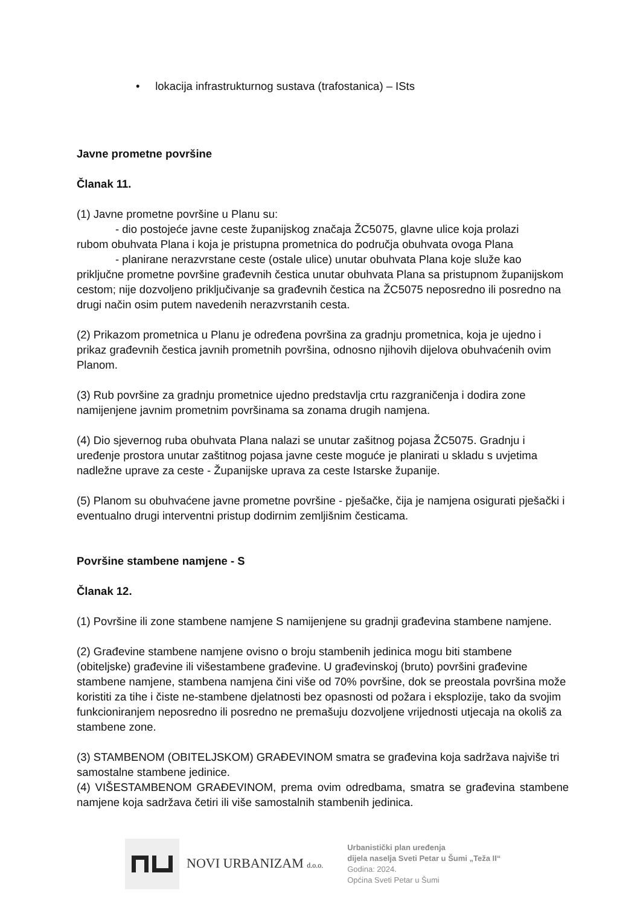• lokacija infrastrukturnog sustava (trafostanica) – ISts
Javne prometne površine
Članak 11.
(1) Javne prometne površine u Planu su:
- dio postojeće javne ceste županijskog značaja ŽC5075, glavne ulice koja prolazi
rubom obuhvata Plana i koja je pristupna prometnica do područja obuhvata ovoga Plana
- planirane nerazvrstane ceste (ostale ulice) unutar obuhvata Plana koje služe kao
priključne prometne površine građevnih čestica unutar obuhvata Plana sa pristupnom županijskom cestom; nije dozvoljeno priključivanje sa građevnih čestica na ŽC5075 neposredno ili posredno na drugi način osim putem navedenih nerazvrstanih cesta.
(2) Prikazom prometnica u Planu je određena površina za gradnju prometnica, koja je ujedno i prikaz građevnih čestica javnih prometnih površina, odnosno njihovih dijelova obuhvaćenih ovim Planom.
(3) Rub površine za gradnju prometnice ujedno predstavlja crtu razgraničenja i dodira zone namijenjene javnim prometnim površinama sa zonama drugih namjena.
(4) Dio sjevernog ruba obuhvata Plana nalazi se unutar zašitnog pojasa ŽC5075. Gradnju i uređenje prostora unutar zaštitnog pojasa javne ceste moguće je planirati u skladu s uvjetima nadležne uprave za ceste - Županijske uprava za ceste Istarske županije.
(5) Planom su obuhvaćene javne prometne površine - pješačke, čija je namjena osigurati pješački i eventualno drugi interventni pristup dodirnim zemljišnim česticama.
Površine stambene namjene - S
Članak 12.
(1) Površine ili zone stambene namjene S namijenjene su gradnji građevina stambene namjene.
(2) Građevine stambene namjene ovisno o broju stambenih jedinica mogu biti stambene (obiteljske) građevine ili višestambene građevine. U građevinskoj (bruto) površini građevine stambene namjene, stambena namjena čini više od 70% površine, dok se preostala površina može koristiti za tihe i čiste ne-stambene djelatnosti bez opasnosti od požara i eksplozije, tako da svojim funkcioniranjem neposredno ili posredno ne premašuju dozvoljene vrijednosti utjecaja na okoliš za stambene zone.
(3) STAMBENOM (OBITELJSKOM) GRAĐEVINOM smatra se građevina koja sadržava najviše tri samostalne stambene jedinice.
(4) VIŠESTAMBENOM GRAĐEVINOM, prema ovim odredbama, smatra se građevina stambene namjene koja sadržava četiri ili više samostalnih stambenih jedinica.
NOVI URBANIZAM d.o.o.
Urbanistički plan uređenja
dijela naselja Sveti Petar u Šumi „Teža II“
Godina: 2024.
Općina Sveti Petar u Šumi